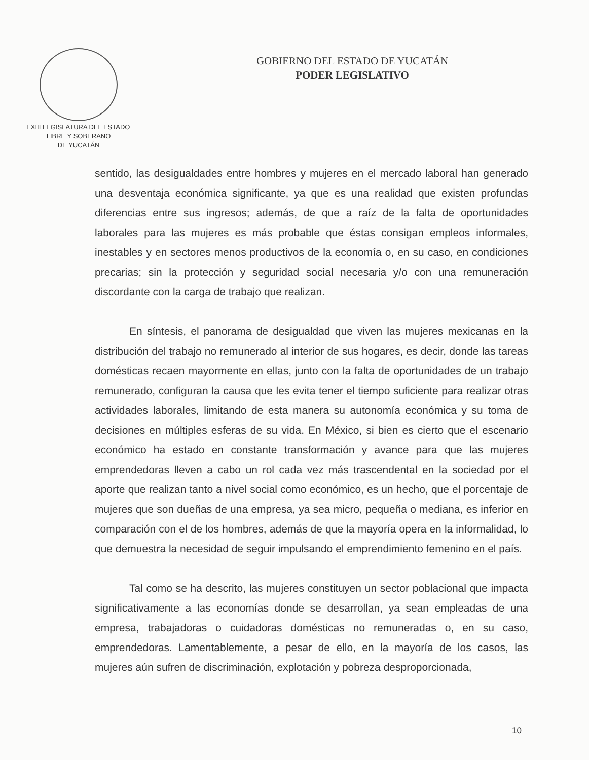LXIII LEGISLATURA DEL ESTADO
LIBRE Y SOBERANO
DE YUCATÁN
GOBIERNO DEL ESTADO DE YUCATÁN
PODER LEGISLATIVO
sentido, las desigualdades entre hombres y mujeres en el mercado laboral han generado una desventaja económica significante, ya que es una realidad que existen profundas diferencias entre sus ingresos; además, de que a raíz de la falta de oportunidades laborales para las mujeres es más probable que éstas consigan empleos informales, inestables y en sectores menos productivos de la economía o, en su caso, en condiciones precarias; sin la protección y seguridad social necesaria y/o con una remuneración discordante con la carga de trabajo que realizan.
En síntesis, el panorama de desigualdad que viven las mujeres mexicanas en la distribución del trabajo no remunerado al interior de sus hogares, es decir, donde las tareas domésticas recaen mayormente en ellas, junto con la falta de oportunidades de un trabajo remunerado, configuran la causa que les evita tener el tiempo suficiente para realizar otras actividades laborales, limitando de esta manera su autonomía económica y su toma de decisiones en múltiples esferas de su vida. En México, si bien es cierto que el escenario económico ha estado en constante transformación y avance para que las mujeres emprendedoras lleven a cabo un rol cada vez más trascendental en la sociedad por el aporte que realizan tanto a nivel social como económico, es un hecho, que el porcentaje de mujeres que son dueñas de una empresa, ya sea micro, pequeña o mediana, es inferior en comparación con el de los hombres, además de que la mayoría opera en la informalidad, lo que demuestra la necesidad de seguir impulsando el emprendimiento femenino en el país.
Tal como se ha descrito, las mujeres constituyen un sector poblacional que impacta significativamente a las economías donde se desarrollan, ya sean empleadas de una empresa, trabajadoras o cuidadoras domésticas no remuneradas o, en su caso, emprendedoras. Lamentablemente, a pesar de ello, en la mayoría de los casos, las mujeres aún sufren de discriminación, explotación y pobreza desproporcionada,
10